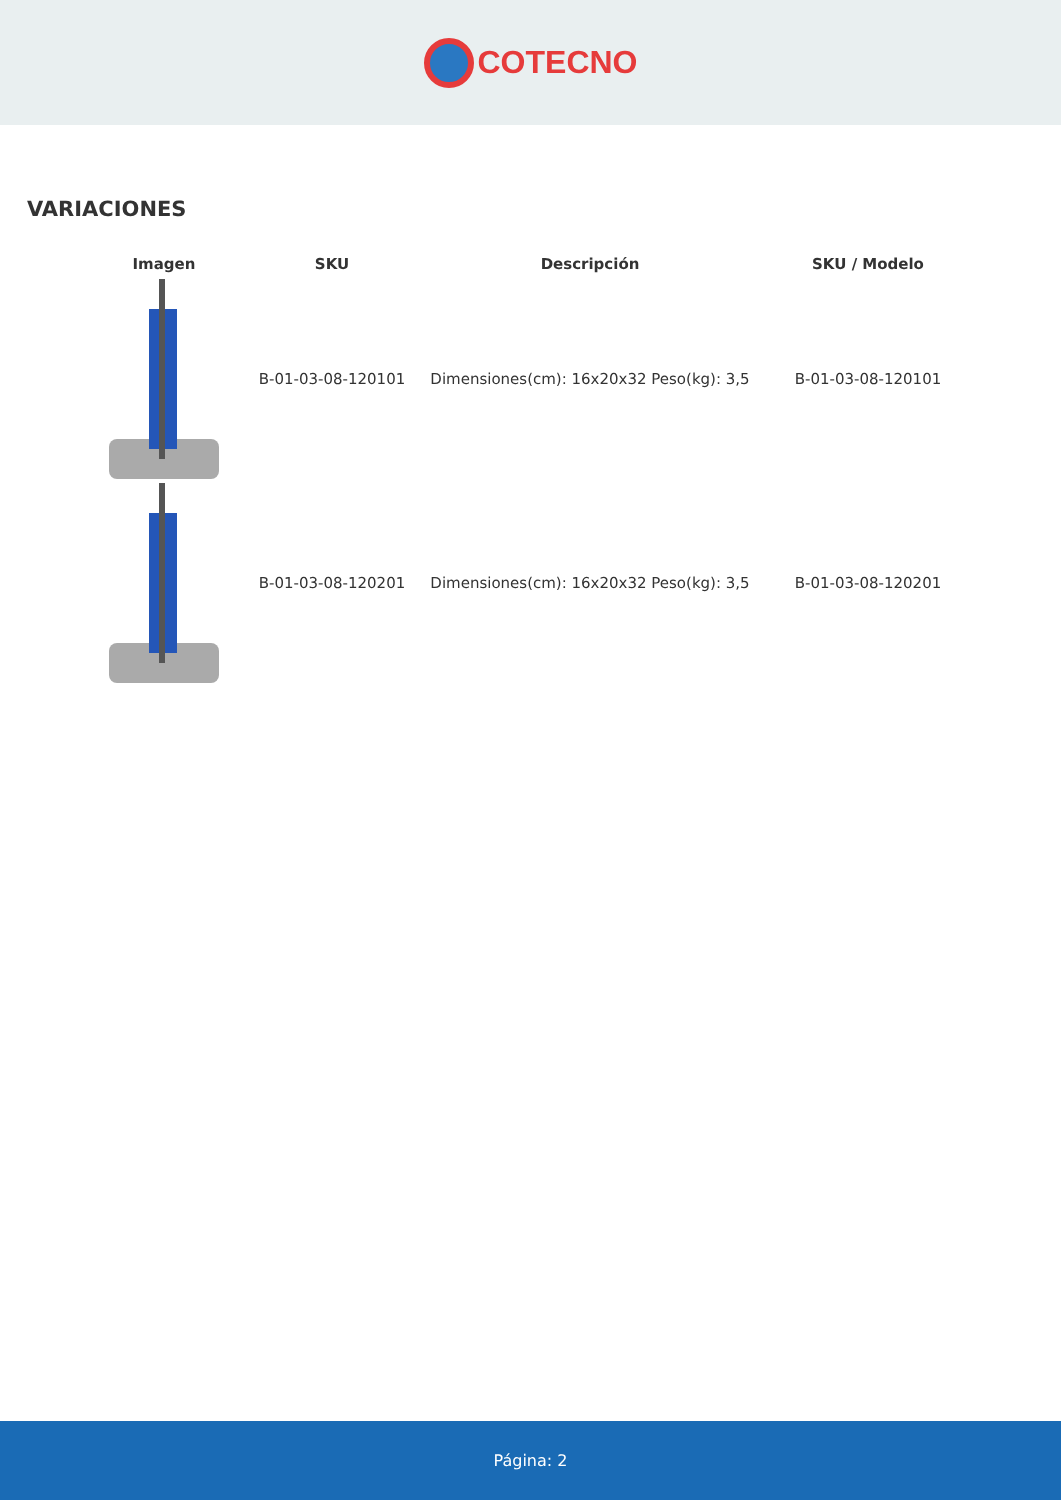COTECNO
VARIACIONES
| Imagen | SKU | Descripción | SKU / Modelo |
| --- | --- | --- | --- |
| | B-01-03-08-120101 | Dimensiones(cm): 16x20x32 Peso(kg): 3,5 | B-01-03-08-120101 |
| | B-01-03-08-120201 | Dimensiones(cm): 16x20x32 Peso(kg): 3,5 | B-01-03-08-120201 |
Página: 2